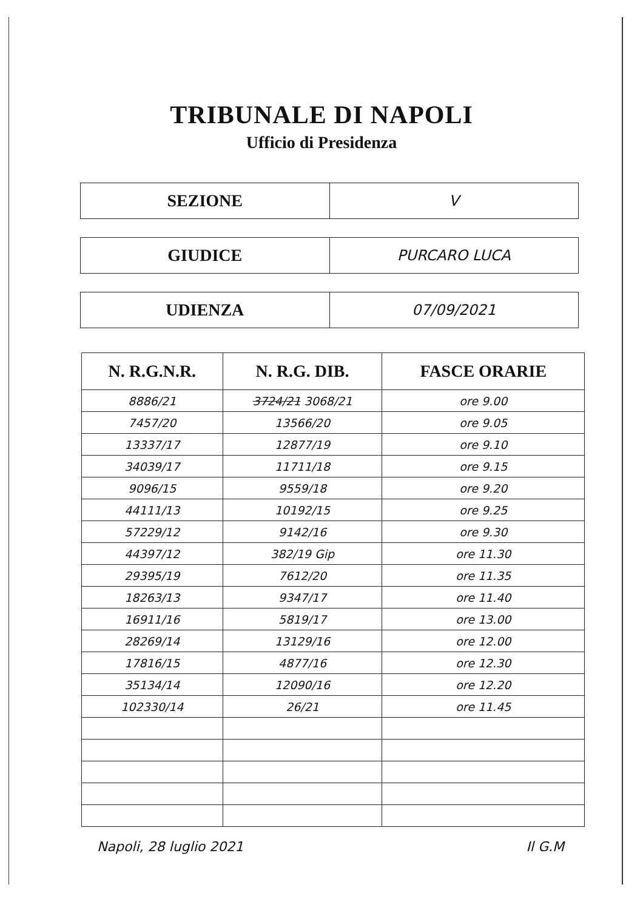TRIBUNALE DI NAPOLI
Ufficio di Presidenza
SEZIONE
V
GIUDICE
PURCARO LUCA
UDIENZA
07/09/2021
| N. R.G.N.R. | N. R.G. DIB. | FASCE ORARIE |
| --- | --- | --- |
| 8886/21 | 3724/21 3068/21 | ore 9.00 |
| 7457/20 | 13566/20 | ore 9.05 |
| 13337/17 | 12877/19 | ore 9.10 |
| 34039/17 | 11711/18 | ore 9.15 |
| 9096/15 | 9559/18 | ore 9.20 |
| 44111/13 | 10192/15 | ore 9.25 |
| 57229/12 | 9142/16 | ore 9.30 |
| 44397/12 | 382/19 Gip | ore 11.30 |
| 29395/19 | 7612/20 | ore 11.35 |
| 18263/13 | 9347/17 | ore 11.40 |
| 16911/16 | 5819/17 | ore 13.00 |
| 28269/14 | 13129/16 | ore 12.00 |
| 17816/15 | 4877/16 | ore 12.30 |
| 35134/14 | 12090/16 | ore 12.20 |
| 102330/14 | 26/21 | ore 11.45 |
Napoli, 28 luglio 2021 Il G.M